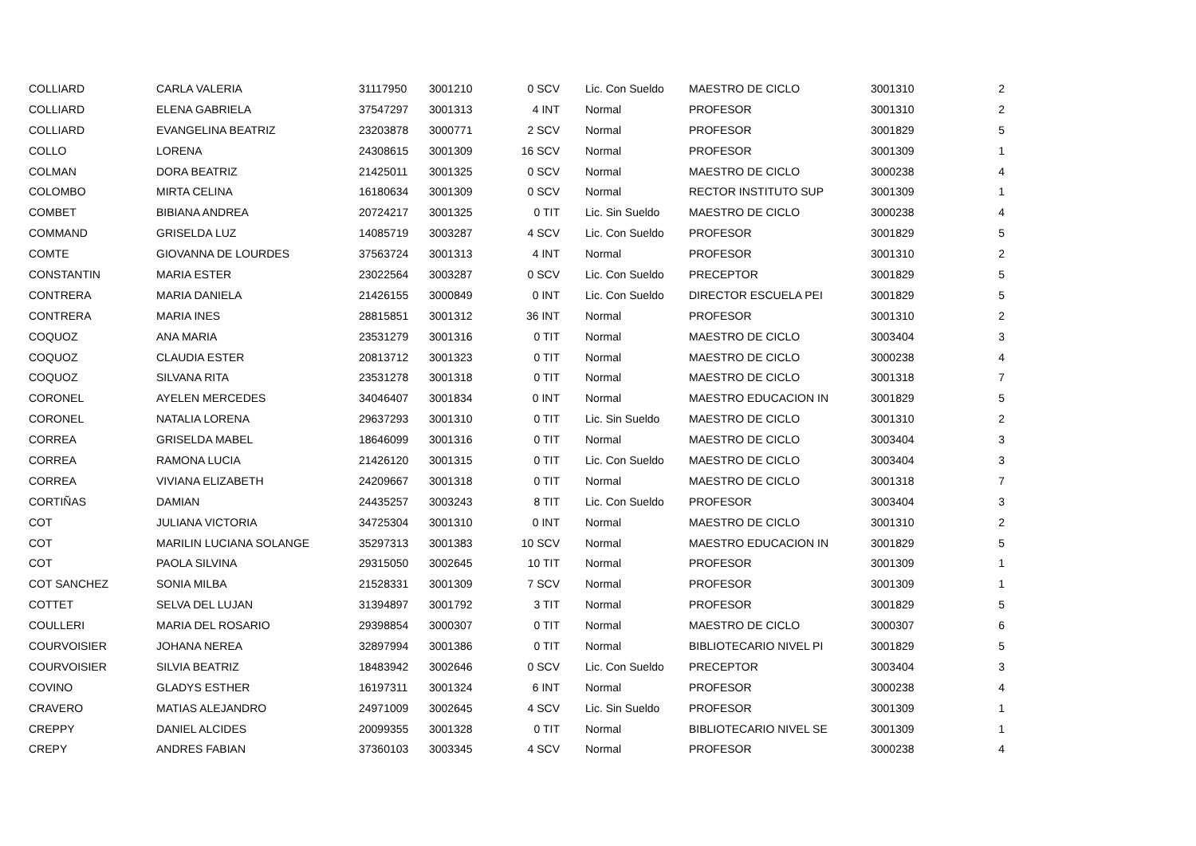| COLLIARD | CARLA VALERIA | 31117950 | 3001210 | 0 SCV | Lic. Con Sueldo | MAESTRO DE CICLO | 3001310 | 2 |
| COLLIARD | ELENA GABRIELA | 37547297 | 3001313 | 4 INT | Normal | PROFESOR | 3001310 | 2 |
| COLLIARD | EVANGELINA BEATRIZ | 23203878 | 3000771 | 2 SCV | Normal | PROFESOR | 3001829 | 5 |
| COLLO | LORENA | 24308615 | 3001309 | 16 SCV | Normal | PROFESOR | 3001309 | 1 |
| COLMAN | DORA BEATRIZ | 21425011 | 3001325 | 0 SCV | Normal | MAESTRO DE CICLO | 3000238 | 4 |
| COLOMBO | MIRTA CELINA | 16180634 | 3001309 | 0 SCV | Normal | RECTOR INSTITUTO SUP | 3001309 | 1 |
| COMBET | BIBIANA ANDREA | 20724217 | 3001325 | 0 TIT | Lic. Sin Sueldo | MAESTRO DE CICLO | 3000238 | 4 |
| COMMAND | GRISELDA LUZ | 14085719 | 3003287 | 4 SCV | Lic. Con Sueldo | PROFESOR | 3001829 | 5 |
| COMTE | GIOVANNA DE LOURDES | 37563724 | 3001313 | 4 INT | Normal | PROFESOR | 3001310 | 2 |
| CONSTANTIN | MARIA ESTER | 23022564 | 3003287 | 0 SCV | Lic. Con Sueldo | PRECEPTOR | 3001829 | 5 |
| CONTRERA | MARIA DANIELA | 21426155 | 3000849 | 0 INT | Lic. Con Sueldo | DIRECTOR ESCUELA PEI | 3001829 | 5 |
| CONTRERA | MARIA INES | 28815851 | 3001312 | 36 INT | Normal | PROFESOR | 3001310 | 2 |
| COQUOZ | ANA MARIA | 23531279 | 3001316 | 0 TIT | Normal | MAESTRO DE CICLO | 3003404 | 3 |
| COQUOZ | CLAUDIA ESTER | 20813712 | 3001323 | 0 TIT | Normal | MAESTRO DE CICLO | 3000238 | 4 |
| COQUOZ | SILVANA RITA | 23531278 | 3001318 | 0 TIT | Normal | MAESTRO DE CICLO | 3001318 | 7 |
| CORONEL | AYELEN MERCEDES | 34046407 | 3001834 | 0 INT | Normal | MAESTRO EDUCACION IN | 3001829 | 5 |
| CORONEL | NATALIA LORENA | 29637293 | 3001310 | 0 TIT | Lic. Sin Sueldo | MAESTRO DE CICLO | 3001310 | 2 |
| CORREA | GRISELDA MABEL | 18646099 | 3001316 | 0 TIT | Normal | MAESTRO DE CICLO | 3003404 | 3 |
| CORREA | RAMONA LUCIA | 21426120 | 3001315 | 0 TIT | Lic. Con Sueldo | MAESTRO DE CICLO | 3003404 | 3 |
| CORREA | VIVIANA ELIZABETH | 24209667 | 3001318 | 0 TIT | Normal | MAESTRO DE CICLO | 3001318 | 7 |
| CORTIÑAS | DAMIAN | 24435257 | 3003243 | 8 TIT | Lic. Con Sueldo | PROFESOR | 3003404 | 3 |
| COT | JULIANA VICTORIA | 34725304 | 3001310 | 0 INT | Normal | MAESTRO DE CICLO | 3001310 | 2 |
| COT | MARILIN LUCIANA SOLANGE | 35297313 | 3001383 | 10 SCV | Normal | MAESTRO EDUCACION IN | 3001829 | 5 |
| COT | PAOLA SILVINA | 29315050 | 3002645 | 10 TIT | Normal | PROFESOR | 3001309 | 1 |
| COT SANCHEZ | SONIA MILBA | 21528331 | 3001309 | 7 SCV | Normal | PROFESOR | 3001309 | 1 |
| COTTET | SELVA DEL LUJAN | 31394897 | 3001792 | 3 TIT | Normal | PROFESOR | 3001829 | 5 |
| COULLERI | MARIA DEL ROSARIO | 29398854 | 3000307 | 0 TIT | Normal | MAESTRO DE CICLO | 3000307 | 6 |
| COURVOISIER | JOHANA NEREA | 32897994 | 3001386 | 0 TIT | Normal | BIBLIOTECARIO NIVEL PI | 3001829 | 5 |
| COURVOISIER | SILVIA BEATRIZ | 18483942 | 3002646 | 0 SCV | Lic. Con Sueldo | PRECEPTOR | 3003404 | 3 |
| COVINO | GLADYS ESTHER | 16197311 | 3001324 | 6 INT | Normal | PROFESOR | 3000238 | 4 |
| CRAVERO | MATIAS ALEJANDRO | 24971009 | 3002645 | 4 SCV | Lic. Sin Sueldo | PROFESOR | 3001309 | 1 |
| CREPPY | DANIEL ALCIDES | 20099355 | 3001328 | 0 TIT | Normal | BIBLIOTECARIO NIVEL SE | 3001309 | 1 |
| CREPY | ANDRES FABIAN | 37360103 | 3003345 | 4 SCV | Normal | PROFESOR | 3000238 | 4 |